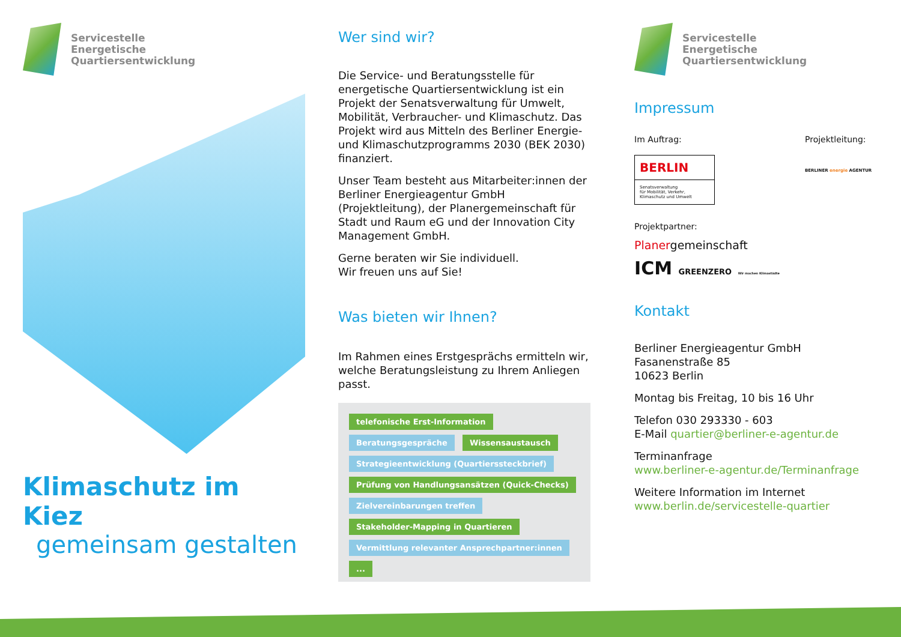Servicestelle
Energetische
Quartiersentwicklung
Klimaschutz im Kiez
gemeinsam gestalten
Wer sind wir?
Die Service- und Beratungsstelle für energetische Quartiersentwicklung ist ein Projekt der Senats­verwaltung für Umwelt, Mobilität, Verbraucher- und Klimaschutz. Das Projekt wird aus Mitteln des Berliner Energie- und Klimaschutzprogramms 2030 (BEK 2030) finanziert.
Unser Team besteht aus Mitarbeiter:innen der Berliner Energieagentur GmbH (Projektleitung), der Planergemeinschaft für Stadt und Raum eG und der Innovation City Management GmbH.
Gerne beraten wir Sie individuell.
Wir freuen uns auf Sie!
Was bieten wir Ihnen?
Im Rahmen eines Erstgesprächs ermitteln wir, welche Beratungsleistung zu Ihrem Anliegen passt.
telefonische Erst-Information Beratungsgespräche Wissensaustausch Strategieentwicklung (Quartierssteckbrief) Prüfung von Handlungs­ansätzen (Quick-Checks) Zielvereinbarungen treffen Stakeholder-Mapping in Quartieren Vermittlung relevanter Ansprechpartner:innen ...
Servicestelle
Energetische
Quartiersentwicklung
Impressum
Im Auftrag:
BERLIN
Senatsverwaltung
für Mobilität, Verkehr,
Klimaschutz und Umwelt
Projektleitung:
BERLINER energie AGENTUR
Projektpartner:
Planergemeinschaft
ICM GREENZERO Wir machen Klimastädte
Kontakt
Berliner Energieagentur GmbH
Fasanenstraße 85
10623 Berlin
Montag bis Freitag, 10 bis 16 Uhr
Telefon 030 293330 - 603
E-Mail quartier@berliner-e-agentur.de
Terminanfrage
www.berliner-e-agentur.de/Terminanfrage
Weitere Information im Internet
www.berlin.de/servicestelle-quartier